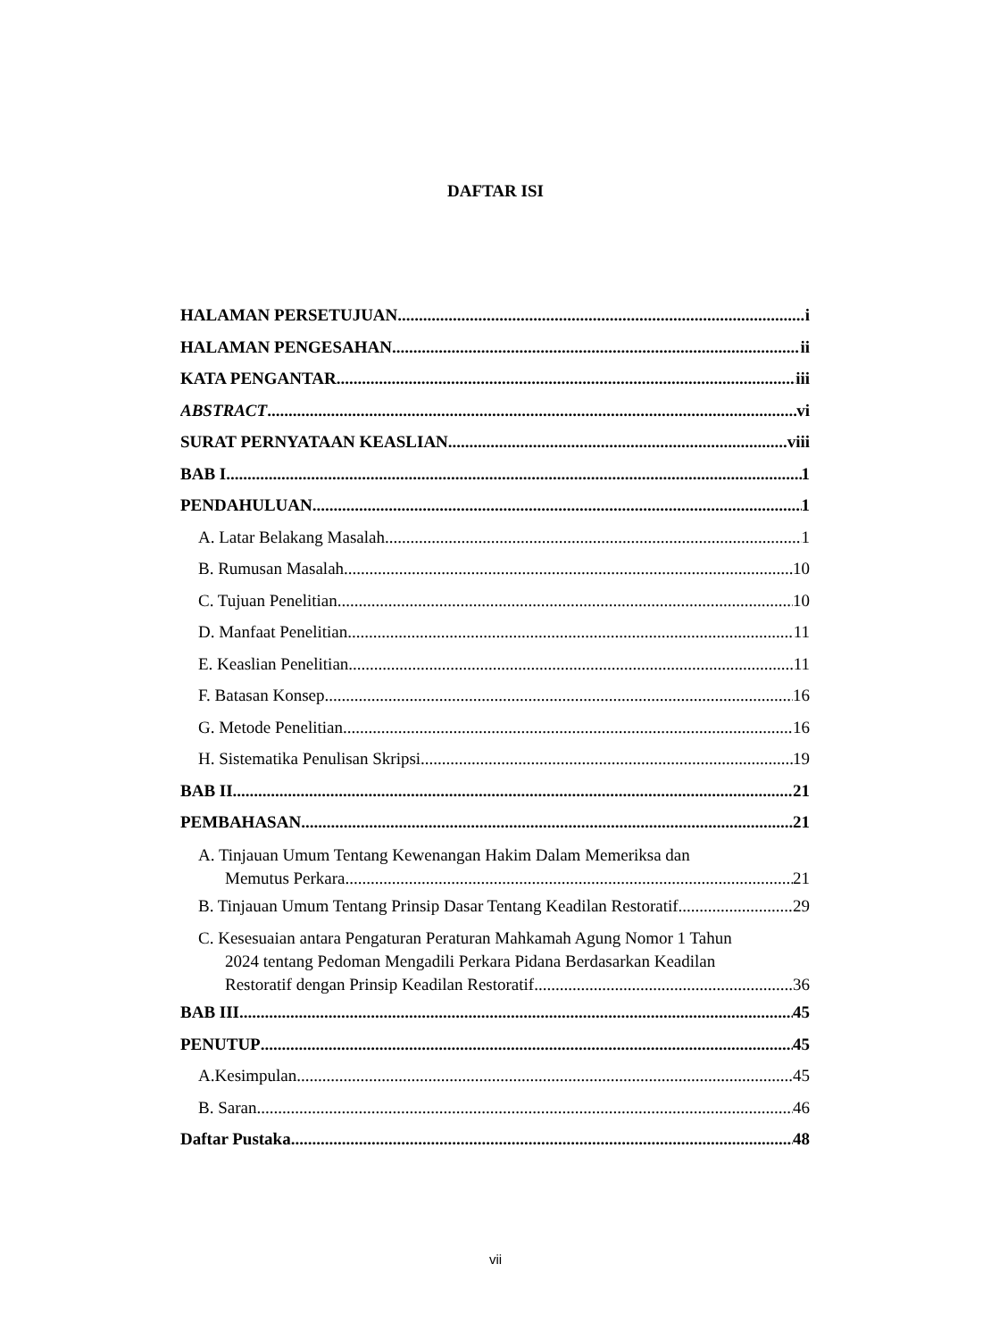DAFTAR ISI
HALAMAN PERSETUJUAN i
HALAMAN PENGESAHAN ii
KATA PENGANTAR iii
ABSTRACT vi
SURAT PERNYATAAN KEASLIAN viii
BAB I 1
PENDAHULUAN 1
A. Latar Belakang Masalah 1
B. Rumusan Masalah 10
C. Tujuan Penelitian 10
D. Manfaat Penelitian 11
E. Keaslian Penelitian 11
F. Batasan Konsep 16
G. Metode Penelitian 16
H. Sistematika Penulisan Skripsi 19
BAB II 21
PEMBAHASAN 21
A. Tinjauan Umum Tentang Kewenangan Hakim Dalam Memeriksa dan
Memutus Perkara 21
B. Tinjauan Umum Tentang Prinsip Dasar Tentang Keadilan Restoratif 29
C. Kesesuaian antara Pengaturan Peraturan Mahkamah Agung Nomor 1 Tahun
2024 tentang Pedoman Mengadili Perkara Pidana Berdasarkan Keadilan
Restoratif dengan Prinsip Keadilan Restoratif 36
BAB III 45
PENUTUP 45
A.Kesimpulan 45
B. Saran 46
Daftar Pustaka 48
vii